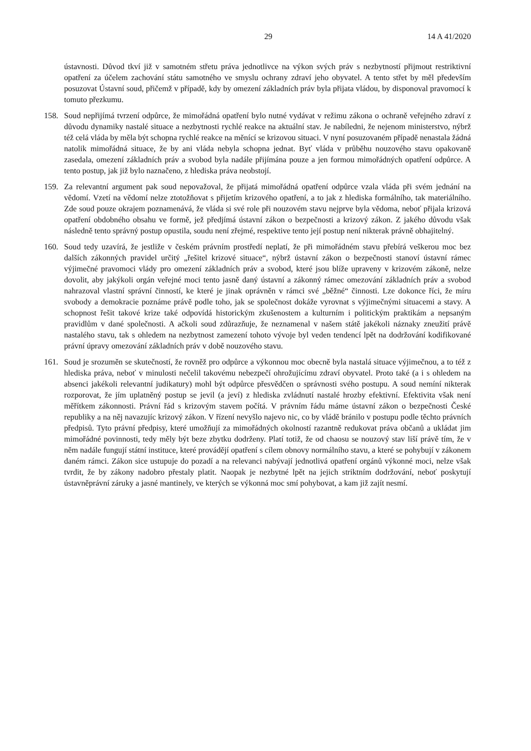29 14 A 41/2020
ústavnosti. Důvod tkví již v samotném střetu práva jednotlivce na výkon svých práv s nezbytností přijmout restriktivní opatření za účelem zachování státu samotného ve smyslu ochrany zdraví jeho obyvatel. A tento střet by měl především posuzovat Ústavní soud, přičemž v případě, kdy by omezení základních práv byla přijata vládou, by disponoval pravomocí k tomuto přezkumu.
158. Soud nepřijímá tvrzení odpůrce, že mimořádná opatření bylo nutné vydávat v režimu zákona o ochraně veřejného zdraví z důvodu dynamiky nastalé situace a nezbytnosti rychlé reakce na aktuální stav. Je nabíledni, že nejenom ministerstvo, nýbrž též celá vláda by měla být schopna rychlé reakce na měnící se krizovou situaci. V nyní posuzovaném případě nenastala žádná natolik mimořádná situace, že by ani vláda nebyla schopna jednat. Byť vláda v průběhu nouzového stavu opakovaně zasedala, omezení základních práv a svobod byla nadále přijímána pouze a jen formou mimořádných opatření odpůrce. A tento postup, jak již bylo naznačeno, z hlediska práva neobstojí.
159. Za relevantní argument pak soud nepovažoval, že přijatá mimořádná opatření odpůrce vzala vláda při svém jednání na vědomí. Vzetí na vědomí nelze ztotožňovat s přijetím krizového opatření, a to jak z hlediska formálního, tak materiálního. Zde soud pouze okrajem poznamenává, že vláda si své role při nouzovém stavu nejprve byla vědoma, neboť přijala krizová opatření obdobného obsahu ve formě, jež předjímá ústavní zákon o bezpečnosti a krizový zákon. Z jakého důvodu však následně tento správný postup opustila, soudu není zřejmé, respektive tento její postup není nikterak právně obhajitelný.
160. Soud tedy uzavírá, že jestliže v českém právním prostředí neplatí, že při mimořádném stavu přebírá veškerou moc bez dalších zákonných pravidel určitý „řešitel krizové situace“, nýbrž ústavní zákon o bezpečnosti stanoví ústavní rámec výjimečné pravomoci vlády pro omezení základních práv a svobod, které jsou blíže upraveny v krizovém zákoně, nelze dovolit, aby jakýkoli orgán veřejné moci tento jasně daný ústavní a zákonný rámec omezování základních práv a svobod nahrazoval vlastní správní činností, ke které je jinak oprávněn v rámci své „běžné“ činnosti. Lze dokonce říci, že míru svobody a demokracie poznáme právě podle toho, jak se společnost dokáže vyrovnat s výjimečnými situacemi a stavy. A schopnost řešit takové krize také odpovídá historickým zkušenostem a kulturním i politickým praktikám a nepsaným pravidlům v dané společnosti. A ačkoli soud zdůrazňuje, že neznamenal v našem státě jakékoli náznaky zneužití právě nastalého stavu, tak s ohledem na nezbytnost zamezení tohoto vývoje byl veden tendencí lpět na dodržování kodifikované právní úpravy omezování základních práv v době nouzového stavu.
161. Soud je srozuměn se skutečností, že rovněž pro odpůrce a výkonnou moc obecně byla nastalá situace výjimečnou, a to též z hlediska práva, neboť v minulosti nečelil takovému nebezpečí ohrožujícímu zdraví obyvatel. Proto také (a i s ohledem na absenci jakékoli relevantní judikatury) mohl být odpůrce přesvědčen o správnosti svého postupu. A soud nemíní nikterak rozporovat, že jím uplatněný postup se jevil (a jeví) z hlediska zvládnutí nastalé hrozby efektivní. Efektivita však není měřítkem zákonnosti. Právní řád s krizovým stavem počítá. V právním řádu máme ústavní zákon o bezpečnosti České republiky a na něj navazujíc krizový zákon. V řízení nevyšlo najevo nic, co by vládě bránilo v postupu podle těchto právních předpisů. Tyto právní předpisy, které umožňují za mimořádných okolností razantně redukovat práva občanů a ukládat jim mimořádné povinnosti, tedy měly být beze zbytku dodrženy. Platí totiž, že od chaosu se nouzový stav liší právě tím, že v něm nadále fungují státní instituce, které provádějí opatření s cílem obnovy normálního stavu, a které se pohybují v zákonem daném rámci. Zákon sice ustupuje do pozadí a na relevanci nabývají jednotlivá opatření orgánů výkonné moci, nelze však tvrdit, že by zákony nadobro přestaly platit. Naopak je nezbytné lpět na jejich striktním dodržování, neboť poskytují ústavněprávní záruky a jasné mantinely, ve kterých se výkonná moc smí pohybovat, a kam již zajít nesmí.